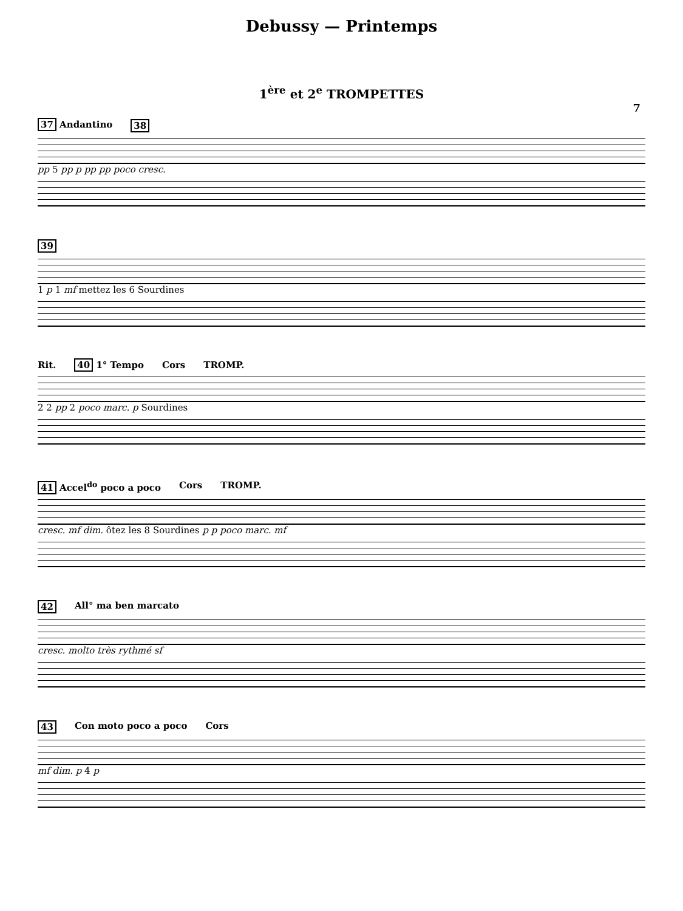Debussy — Printemps
1<sup>ère</sup> et 2<sup>e</sup> TROMPETTES
7
37 Andantino 38
pp 5 pp p pp pp poco cresc.
39
1 p 1 mf mettez les 6 Sourdines
Rit. 40 1° Tempo Cors TROMP.
2 2 pp 2 poco marc. p Sourdines
41 Accel<sup>do</sup> poco a poco Cors TROMP.
cresc. mf dim. ôtez les 8 Sourdines p p poco marc. mf
42 All° ma ben marcato
cresc. molto très rythmé sf
43 Con moto poco a poco Cors
mf dim. p 4 p